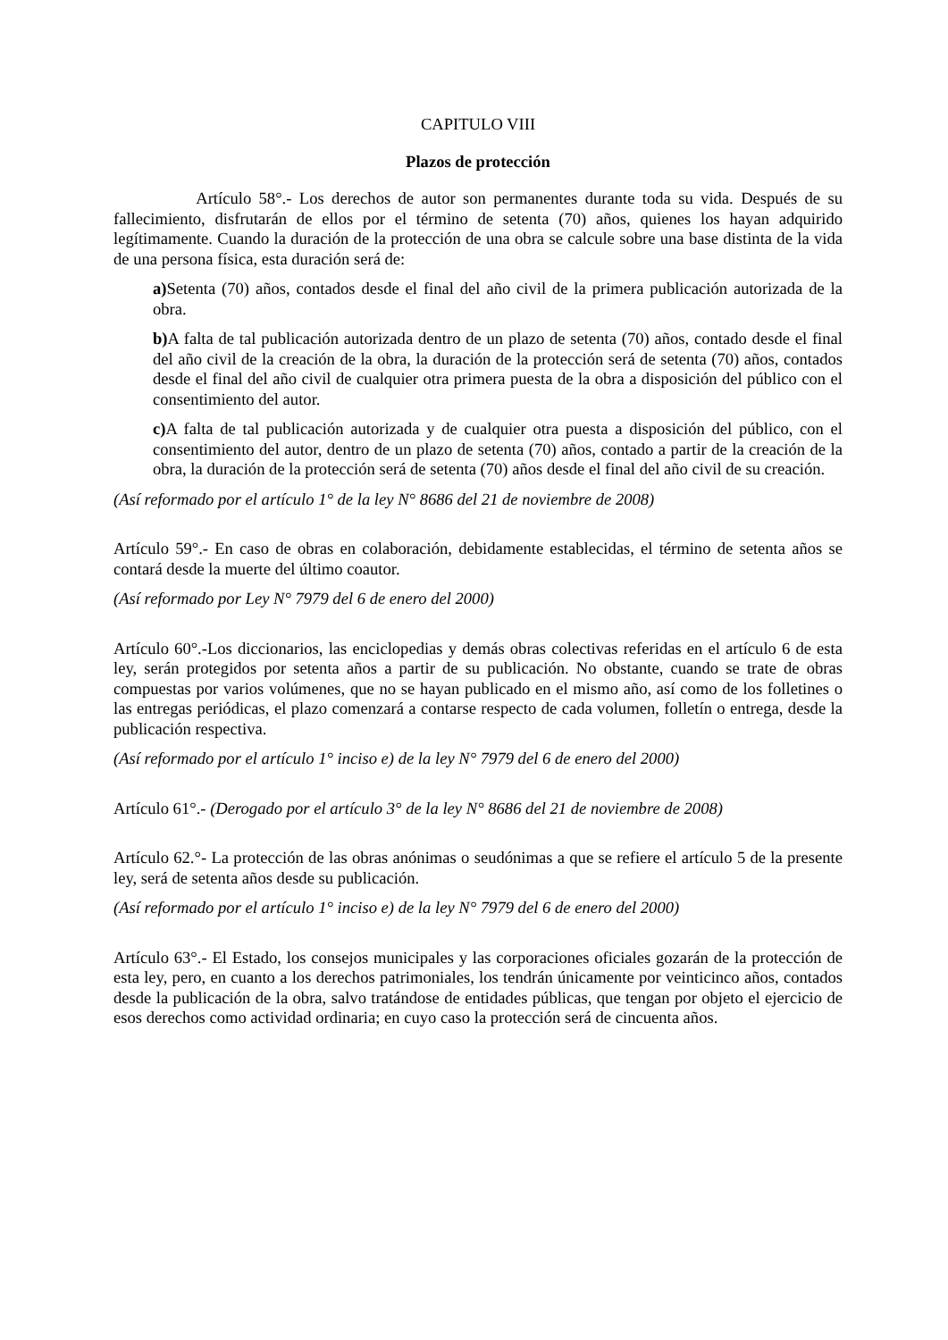CAPITULO VIII
Plazos de protección
Artículo 58°.- Los derechos de autor son permanentes durante toda su vida. Después de su fallecimiento, disfrutarán de ellos por el término de setenta (70) años, quienes los hayan adquirido legítimamente. Cuando la duración de la protección de una obra se calcule sobre una base distinta de la vida de una persona física, esta duración será de:
a) Setenta (70) años, contados desde el final del año civil de la primera publicación autorizada de la obra.
b) A falta de tal publicación autorizada dentro de un plazo de setenta (70) años, contado desde el final del año civil de la creación de la obra, la duración de la protección será de setenta (70) años, contados desde el final del año civil de cualquier otra primera puesta de la obra a disposición del público con el consentimiento del autor.
c) A falta de tal publicación autorizada y de cualquier otra puesta a disposición del público, con el consentimiento del autor, dentro de un plazo de setenta (70) años, contado a partir de la creación de la obra, la duración de la protección será de setenta (70) años desde el final del año civil de su creación.
(Así reformado por el artículo 1° de la ley N° 8686 del 21 de noviembre de 2008)
Artículo 59°.- En caso de obras en colaboración, debidamente establecidas, el término de setenta años se contará desde la muerte del último coautor.
(Así reformado por Ley N° 7979 del 6 de enero del 2000)
Artículo 60°.-Los diccionarios, las enciclopedias y demás obras colectivas referidas en el artículo 6 de esta ley, serán protegidos por setenta años a partir de su publicación. No obstante, cuando se trate de obras compuestas por varios volúmenes, que no se hayan publicado en el mismo año, así como de los folletines o las entregas periódicas, el plazo comenzará a contarse respecto de cada volumen, folletín o entrega, desde la publicación respectiva.
(Así reformado por el artículo 1° inciso e) de la ley N° 7979 del 6 de enero del 2000)
Artículo 61°.- (Derogado por el artículo 3° de la ley N° 8686 del 21 de noviembre de 2008)
Artículo 62.°- La protección de las obras anónimas o seudónimas a que se refiere el artículo 5 de la presente ley, será de setenta años desde su publicación.
(Así reformado por el artículo 1° inciso e) de la ley N° 7979 del 6 de enero del 2000)
Artículo 63°.- El Estado, los consejos municipales y las corporaciones oficiales gozarán de la protección de esta ley, pero, en cuanto a los derechos patrimoniales, los tendrán únicamente por veinticinco años, contados desde la publicación de la obra, salvo tratándose de entidades públicas, que tengan por objeto el ejercicio de esos derechos como actividad ordinaria; en cuyo caso la protección será de cincuenta años.